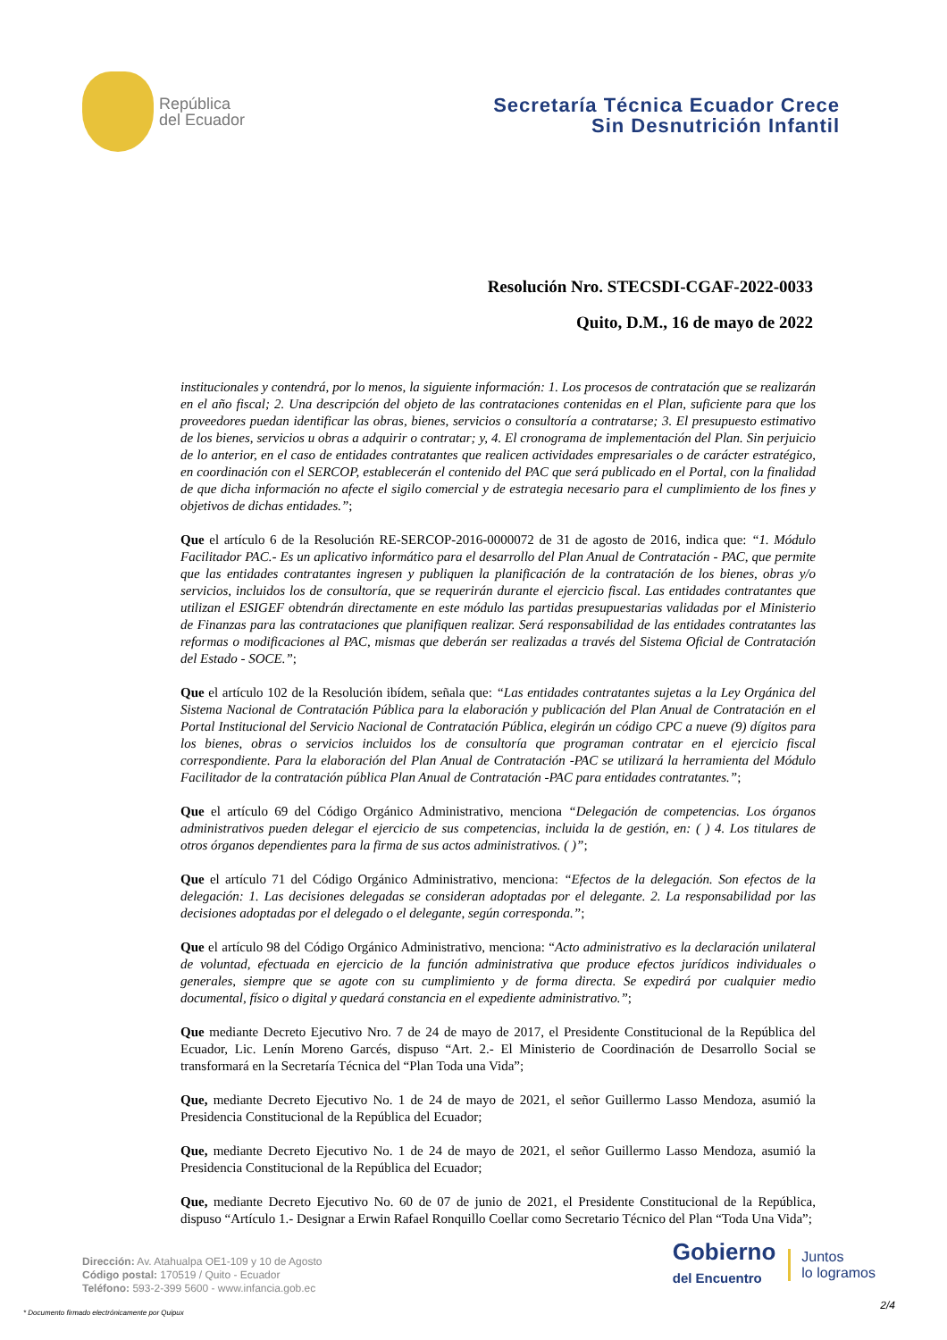República
del Ecuador
Secretaría Técnica Ecuador Crece
Sin Desnutrición Infantil
Resolución Nro. STECSDI-CGAF-2022-0033
Quito, D.M., 16 de mayo de 2022
institucionales y contendrá, por lo menos, la siguiente información: 1. Los procesos de contratación que se realizarán en el año fiscal; 2. Una descripción del objeto de las contrataciones contenidas en el Plan, suficiente para que los proveedores puedan identificar las obras, bienes, servicios o consultoría a contratarse; 3. El presupuesto estimativo de los bienes, servicios u obras a adquirir o contratar; y, 4. El cronograma de implementación del Plan. Sin perjuicio de lo anterior, en el caso de entidades contratantes que realicen actividades empresariales o de carácter estratégico, en coordinación con el SERCOP, establecerán el contenido del PAC que será publicado en el Portal, con la finalidad de que dicha información no afecte el sigilo comercial y de estrategia necesario para el cumplimiento de los fines y objetivos de dichas entidades.”;
Que el artículo 6 de la Resolución RE-SERCOP-2016-0000072 de 31 de agosto de 2016, indica que: “1. Módulo Facilitador PAC.- Es un aplicativo informático para el desarrollo del Plan Anual de Contratación - PAC, que permite que las entidades contratantes ingresen y publiquen la planificación de la contratación de los bienes, obras y/o servicios, incluidos los de consultoría, que se requerirán durante el ejercicio fiscal. Las entidades contratantes que utilizan el ESIGEF obtendrán directamente en este módulo las partidas presupuestarias validadas por el Ministerio de Finanzas para las contrataciones que planifiquen realizar. Será responsabilidad de las entidades contratantes las reformas o modificaciones al PAC, mismas que deberán ser realizadas a través del Sistema Oficial de Contratación del Estado - SOCE.”;
Que el artículo 102 de la Resolución ibídem, señala que: “Las entidades contratantes sujetas a la Ley Orgánica del Sistema Nacional de Contratación Pública para la elaboración y publicación del Plan Anual de Contratación en el Portal Institucional del Servicio Nacional de Contratación Pública, elegirán un código CPC a nueve (9) dígitos para los bienes, obras o servicios incluidos los de consultoría que programan contratar en el ejercicio fiscal correspondiente. Para la elaboración del Plan Anual de Contratación -PAC se utilizará la herramienta del Módulo Facilitador de la contratación pública Plan Anual de Contratación -PAC para entidades contratantes.”;
Que el artículo 69 del Código Orgánico Administrativo, menciona “Delegación de competencias. Los órganos administrativos pueden delegar el ejercicio de sus competencias, incluida la de gestión, en: ( ) 4. Los titulares de otros órganos dependientes para la firma de sus actos administrativos. ( )”;
Que el artículo 71 del Código Orgánico Administrativo, menciona: “Efectos de la delegación. Son efectos de la delegación: 1. Las decisiones delegadas se consideran adoptadas por el delegante. 2. La responsabilidad por las decisiones adoptadas por el delegado o el delegante, según corresponda.”;
Que el artículo 98 del Código Orgánico Administrativo, menciona: “Acto administrativo es la declaración unilateral de voluntad, efectuada en ejercicio de la función administrativa que produce efectos jurídicos individuales o generales, siempre que se agote con su cumplimiento y de forma directa. Se expedirá por cualquier medio documental, físico o digital y quedará constancia en el expediente administrativo.”;
Que mediante Decreto Ejecutivo Nro. 7 de 24 de mayo de 2017, el Presidente Constitucional de la República del Ecuador, Lic. Lenín Moreno Garcés, dispuso “Art. 2.- El Ministerio de Coordinación de Desarrollo Social se transformará en la Secretaría Técnica del “Plan Toda una Vida”;
Que, mediante Decreto Ejecutivo No. 1 de 24 de mayo de 2021, el señor Guillermo Lasso Mendoza, asumió la Presidencia Constitucional de la República del Ecuador;
Que, mediante Decreto Ejecutivo No. 1 de 24 de mayo de 2021, el señor Guillermo Lasso Mendoza, asumió la Presidencia Constitucional de la República del Ecuador;
Que, mediante Decreto Ejecutivo No. 60 de 07 de junio de 2021, el Presidente Constitucional de la República, dispuso “Artículo 1.- Designar a Erwin Rafael Ronquillo Coellar como Secretario Técnico del Plan “Toda Una Vida”;
Dirección: Av. Atahualpa OE1-109 y 10 de Agosto
Código postal: 170519 / Quito - Ecuador
Teléfono: 593-2-399 5600 - www.infancia.gob.ec
Gobierno
del Encuentro
Juntos
lo logramos
* Documento firmado electrónicamente por Quipux
2/4